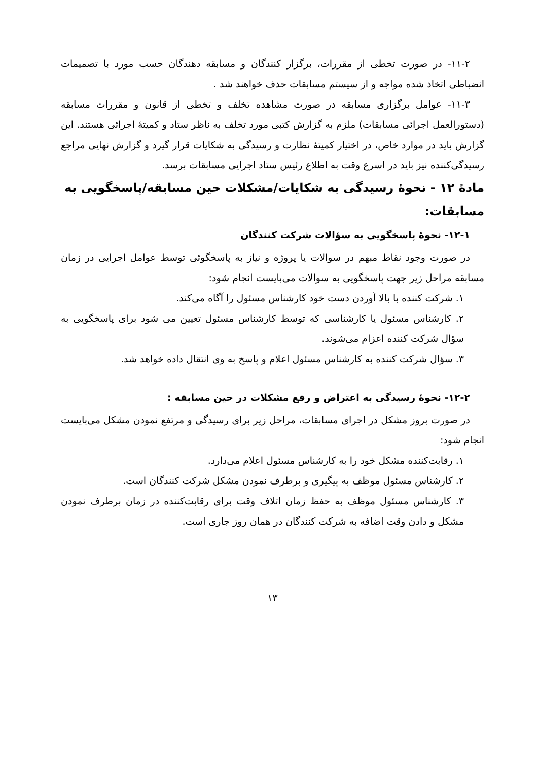۱۱-۲- در صورت تخطی از مقررات، برگزار کنندگان و مسابقه دهندگان حسب مورد با تصمیمات انضباطی اتخاذ شده مواجه و از سیستم مسابقات حذف خواهند شد .
۱۱-۳- عوامل برگزاری مسابقه در صورت مشاهده تخلف و تخطی از قانون و مقررات مسابقه (دستورالعمل اجرائی مسابقات) ملزم به گزارش کتبی مورد تخلف به ناظر ستاد و کمیتهٔ اجرائی هستند. این گزارش باید در موارد خاص، در اختیار کمیتهٔ نظارت و رسیدگی به شکایات قرار گیرد و گزارش نهایی مراجع رسیدگی‌کننده نیز باید در اسرع وقت به اطلاع رئیس ستاد اجرایی مسابقات برسد.
مادهٔ ۱۲ - نحوهٔ رسیدگی به شکایات/مشکلات حین مسابقه/پاسخگویی به مسابقات:
۱۲-۱- نحوهٔ پاسخگویی به سؤالات شرکت کنندگان
در صورت وجود نقاط مبهم در سوالات یا پروژه و نیاز به پاسخگوئی توسط عوامل اجرایی در زمان مسابقه مراحل زیر جهت پاسخگویی به سوالات می‌بایست انجام شود:
۱. شرکت کننده با بالا آوردن دست خود کارشناس مسئول را آگاه می‌کند.
۲. کارشناس مسئول یا کارشناسی که توسط کارشناس مسئول تعیین می شود برای پاسخگویی به سؤال شرکت کننده اعزام می‌شوند.
۳. سؤال شرکت کننده به کارشناس مسئول اعلام و پاسخ به وی انتقال داده خواهد شد.
۱۲-۲- نحوهٔ رسیدگی به اعتراض و رفع مشکلات در حین مسابقه :
در صورت بروز مشکل در اجرای مسابقات، مراحل زیر برای رسیدگی و مرتفع نمودن مشکل می‌بایست انجام شود:
۱. رقابت‌کننده مشکل خود را به کارشناس مسئول اعلام می‌دارد.
۲. کارشناس مسئول موظف به پیگیری و برطرف نمودن مشکل شرکت کنندگان است.
۳. کارشناس مسئول موظف به حفظ زمان اتلاف وقت برای رقابت‌کننده در زمان برطرف نمودن مشکل و دادن وقت اضافه به شرکت کنندگان در همان روز جاری است.
۱۳